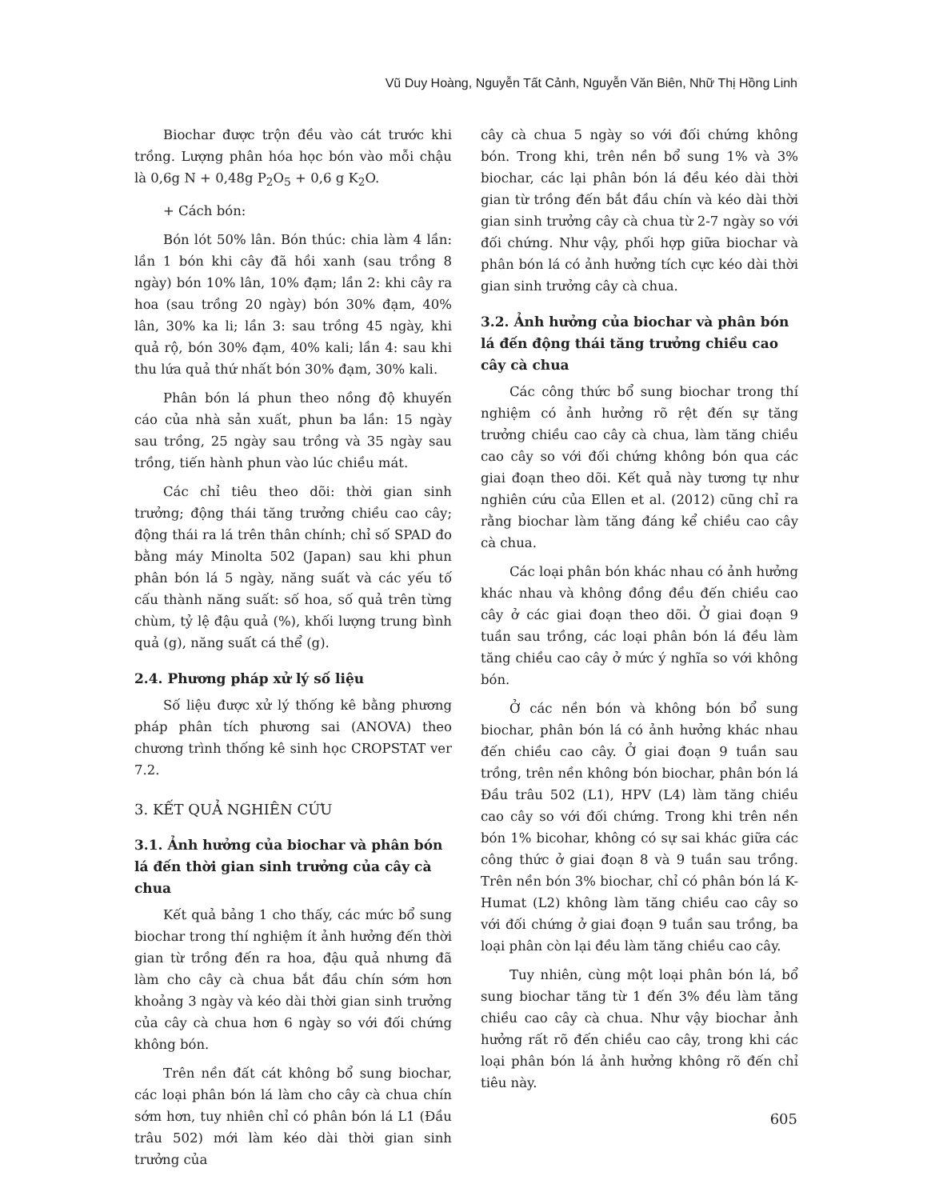Vũ Duy Hoàng, Nguyễn Tất Cảnh, Nguyễn Văn Biên, Nhữ Thị Hồng Linh
Biochar được trộn đều vào cát trước khi trồng. Lượng phân hóa học bón vào mỗi chậu là 0,6g N + 0,48g P<sub>2</sub>O<sub>5</sub> + 0,6 g K<sub>2</sub>O.
+ Cách bón:
Bón lót 50% lân. Bón thúc: chia làm 4 lần: lần 1 bón khi cây đã hồi xanh (sau trồng 8 ngày) bón 10% lân, 10% đạm; lần 2: khi cây ra hoa (sau trồng 20 ngày) bón 30% đạm, 40% lân, 30% ka li; lần 3: sau trồng 45 ngày, khi quả rộ, bón 30% đạm, 40% kali; lần 4: sau khi thu lứa quả thứ nhất bón 30% đạm, 30% kali.
Phân bón lá phun theo nồng độ khuyến cáo của nhà sản xuất, phun ba lần: 15 ngày sau trồng, 25 ngày sau trồng và 35 ngày sau trồng, tiến hành phun vào lúc chiều mát.
Các chỉ tiêu theo dõi: thời gian sinh trưởng; động thái tăng trưởng chiều cao cây; động thái ra lá trên thân chính; chỉ số SPAD đo bằng máy Minolta 502 (Japan) sau khi phun phân bón lá 5 ngày, năng suất và các yếu tố cấu thành năng suất: số hoa, số quả trên từng chùm, tỷ lệ đậu quả (%), khối lượng trung bình quả (g), năng suất cá thể (g).
2.4. Phương pháp xử lý số liệu
Số liệu được xử lý thống kê bằng phương pháp phân tích phương sai (ANOVA) theo chương trình thống kê sinh học CROPSTAT ver 7.2.
3. KẾT QUẢ NGHIÊN CỨU
3.1. Ảnh hưởng của biochar và phân bón lá đến thời gian sinh trưởng của cây cà chua
Kết quả bảng 1 cho thấy, các mức bổ sung biochar trong thí nghiệm ít ảnh hưởng đến thời gian từ trồng đến ra hoa, đậu quả nhưng đã làm cho cây cà chua bắt đầu chín sớm hơn khoảng 3 ngày và kéo dài thời gian sinh trưởng của cây cà chua hơn 6 ngày so với đối chứng không bón.
Trên nền đất cát không bổ sung biochar, các loại phân bón lá làm cho cây cà chua chín sớm hơn, tuy nhiên chỉ có phân bón lá L1 (Đầu trâu 502) mới làm kéo dài thời gian sinh trưởng của
cây cà chua 5 ngày so với đối chứng không bón. Trong khi, trên nền bổ sung 1% và 3% biochar, các lại phân bón lá đều kéo dài thời gian từ trồng đến bắt đầu chín và kéo dài thời gian sinh trưởng cây cà chua từ 2-7 ngày so với đối chứng. Như vậy, phối hợp giữa biochar và phân bón lá có ảnh hưởng tích cực kéo dài thời gian sinh trưởng cây cà chua.
3.2. Ảnh hưởng của biochar và phân bón lá đến động thái tăng trưởng chiều cao cây cà chua
Các công thức bổ sung biochar trong thí nghiệm có ảnh hưởng rõ rệt đến sự tăng trưởng chiều cao cây cà chua, làm tăng chiều cao cây so với đối chứng không bón qua các giai đoạn theo dõi. Kết quả này tương tự như nghiên cứu của Ellen et al. (2012) cũng chỉ ra rằng biochar làm tăng đáng kể chiều cao cây cà chua.
Các loại phân bón khác nhau có ảnh hưởng khác nhau và không đồng đều đến chiều cao cây ở các giai đoạn theo dõi. Ở giai đoạn 9 tuần sau trồng, các loại phân bón lá đều làm tăng chiều cao cây ở mức ý nghĩa so với không bón.
Ở các nền bón và không bón bổ sung biochar, phân bón lá có ảnh hưởng khác nhau đến chiều cao cây. Ở giai đoạn 9 tuần sau trồng, trên nền không bón biochar, phân bón lá Đầu trâu 502 (L1), HPV (L4) làm tăng chiều cao cây so với đối chứng. Trong khi trên nền bón 1% bicohar, không có sự sai khác giữa các công thức ở giai đoạn 8 và 9 tuần sau trồng. Trên nền bón 3% biochar, chỉ có phân bón lá K-Humat (L2) không làm tăng chiều cao cây so với đối chứng ở giai đoạn 9 tuần sau trồng, ba loại phân còn lại đều làm tăng chiều cao cây.
Tuy nhiên, cùng một loại phân bón lá, bổ sung biochar tăng từ 1 đến 3% đều làm tăng chiều cao cây cà chua. Như vậy biochar ảnh hưởng rất rõ đến chiều cao cây, trong khi các loại phân bón lá ảnh hưởng không rõ đến chỉ tiêu này.
605